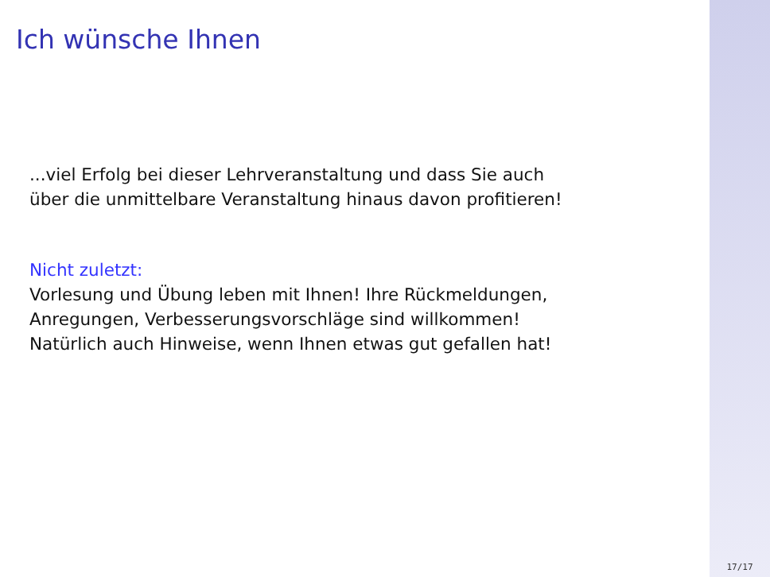Ich wünsche Ihnen
...viel Erfolg bei dieser Lehrveranstaltung und dass Sie auch
über die unmittelbare Veranstaltung hinaus davon profitieren!
Nicht zuletzt:
Vorlesung und Übung leben mit Ihnen! Ihre Rückmeldungen,
Anregungen, Verbesserungsvorschläge sind willkommen!
Natürlich auch Hinweise, wenn Ihnen etwas gut gefallen hat!
17/17